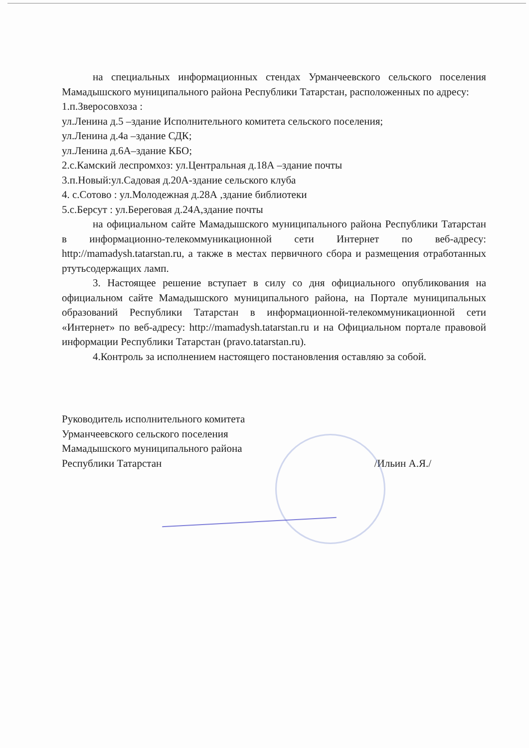на специальных информационных стендах Урманчеевского сельского поселения Мамадышского муниципального района Республики Татарстан, расположенных по адресу:
1.п.Зверосовхоза :
ул.Ленина д.5 –здание Исполнительного комитета сельского поселения;
ул.Ленина д.4а –здание СДК;
ул.Ленина д.6А–здание КБО;
2.с.Камский леспромхоз: ул.Центральная д.18А –здание почты
3.п.Новый:ул.Садовая д.20А-здание сельского клуба
4. с.Сотово : ул.Молодежная д.28А ,здание библиотеки
5.с.Берсут : ул.Береговая д.24А,здание почты
на официальном сайте Мамадышского муниципального района Республики Татарстан в информационно-телекоммуникационной сети Интернет по веб-адресу: http://mamadysh.tatarstan.ru, а также в местах первичного сбора и размещения отработанных ртутьсодержащих ламп.
3. Настоящее решение вступает в силу со дня официального опубликования на официальном сайте Мамадышского муниципального района, на Портале муниципальных образований Республики Татарстан в информационной-телекоммуникационной сети «Интернет» по веб-адресу: http://mamadysh.tatarstan.ru и на Официальном портале правовой информации Республики Татарстан (pravo.tatarstan.ru).
4.Контроль за исполнением настоящего постановления оставляю за собой.
Руководитель исполнительного комитета
Урманчеевского сельского поселения
Мамадышского муниципального района
Республики Татарстан
/Ильин А.Я./